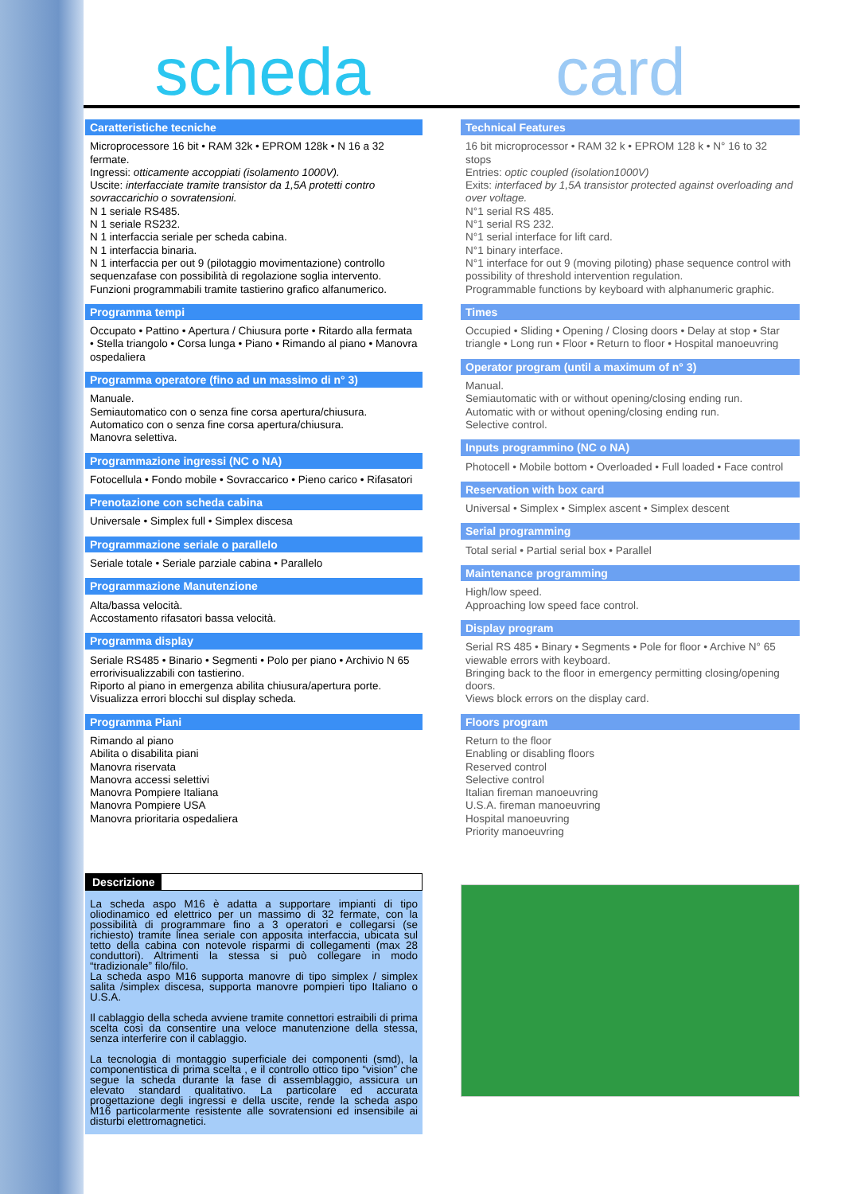scheda
card
Caratteristiche tecniche
Microprocessore 16 bit • RAM 32k • EPROM 128k • N 16 a 32 fermate.
Ingressi: otticamente accoppiati (isolamento 1000V).
Uscite: interfacciate tramite transistor da 1,5A protetti contro sovraccarichio o sovratensioni.
N 1 seriale RS485.
N 1 seriale RS232.
N 1 interfaccia seriale per scheda cabina.
N 1 interfaccia binaria.
N 1 interfaccia per out 9 (pilotaggio movimentazione) controllo sequenzafase con possibilità di regolazione soglia intervento.
Funzioni programmabili tramite tastierino grafico alfanumerico.
Programma tempi
Occupato • Pattino • Apertura / Chiusura porte • Ritardo alla fermata • Stella triangolo • Corsa lunga • Piano • Rimando al piano • Manovra ospedaliera
Programma operatore (fino ad un massimo di n° 3)
Manuale.
Semiautomatico con o senza fine corsa apertura/chiusura.
Automatico con o senza fine corsa apertura/chiusura.
Manovra selettiva.
Programmazione ingressi (NC o NA)
Fotocellula • Fondo mobile • Sovraccarico • Pieno carico • Rifasatori
Prenotazione con scheda cabina
Universale • Simplex full • Simplex discesa
Programmazione seriale o parallelo
Seriale totale • Seriale parziale cabina • Parallelo
Programmazione Manutenzione
Alta/bassa velocità.
Accostamento rifasatori bassa velocità.
Programma display
Seriale RS485 • Binario • Segmenti • Polo per piano • Archivio N 65 errorivisualizzabili con tastierino.
Riporto al piano in emergenza abilita chiusura/apertura porte.
Visualizza errori blocchi sul display scheda.
Programma Piani
Rimando al piano
Abilita o disabilita piani
Manovra riservata
Manovra accessi selettivi
Manovra Pompiere Italiana
Manovra Pompiere USA
Manovra prioritaria ospedaliera
Descrizione
La scheda aspo M16 è adatta a supportare impianti di tipo oliodinamico ed elettrico per un massimo di 32 fermate, con la possibilità di programmare fino a 3 operatori e collegarsi (se richiesto) tramite linea seriale con apposita interfaccia, ubicata sul tetto della cabina con notevole risparmi di collegamenti (max 28 conduttori). Altrimenti la stessa si può collegare in modo “tradizionale” filo/filo.
La scheda aspo M16 supporta manovre di tipo simplex / simplex salita /simplex discesa, supporta manovre pompieri tipo Italiano o U.S.A.
Il cablaggio della scheda avviene tramite connettori estraibili di prima scelta così da consentire una veloce manutenzione della stessa, senza interferire con il cablaggio.
La tecnologia di montaggio superficiale dei componenti (smd), la componentistica di prima scelta , e il controllo ottico tipo “vision” che segue la scheda durante la fase di assemblaggio, assicura un elevato standard qualitativo. La particolare ed accurata progettazione degli ingressi e della uscite, rende la scheda aspo M16 particolarmente resistente alle sovratensioni ed insensibile ai disturbi elettromagnetici.
Technical Features
16 bit microprocessor • RAM 32 k • EPROM 128 k • N° 16 to 32 stops
Entries: optic coupled (isolation1000V)
Exits: interfaced by 1,5A transistor protected against overloading and over voltage.
N°1 serial RS 485.
N°1 serial RS 232.
N°1 serial interface for lift card.
N°1 binary interface.
N°1 interface for out 9 (moving piloting) phase sequence control with possibility of threshold intervention regulation.
Programmable functions by keyboard with alphanumeric graphic.
Times
Occupied • Sliding • Opening / Closing doors • Delay at stop • Star triangle • Long run • Floor • Return to floor • Hospital manoeuvring
Operator program (until a maximum of n° 3)
Manual.
Semiautomatic with or without opening/closing ending run.
Automatic with or without opening/closing ending run.
Selective control.
Inputs programmino (NC o NA)
Photocell • Mobile bottom • Overloaded • Full loaded • Face control
Reservation with box card
Universal • Simplex • Simplex ascent • Simplex descent
Serial programming
Total serial • Partial serial box • Parallel
Maintenance programming
High/low speed.
Approaching low speed face control.
Display program
Serial RS 485 • Binary • Segments • Pole for floor • Archive N° 65 viewable errors with keyboard.
Bringing back to the floor in emergency permitting closing/opening doors.
Views block errors on the display card.
Floors program
Return to the floor
Enabling or disabling floors
Reserved control
Selective control
Italian fireman manoeuvring
U.S.A. fireman manoeuvring
Hospital manoeuvring
Priority manoeuvring